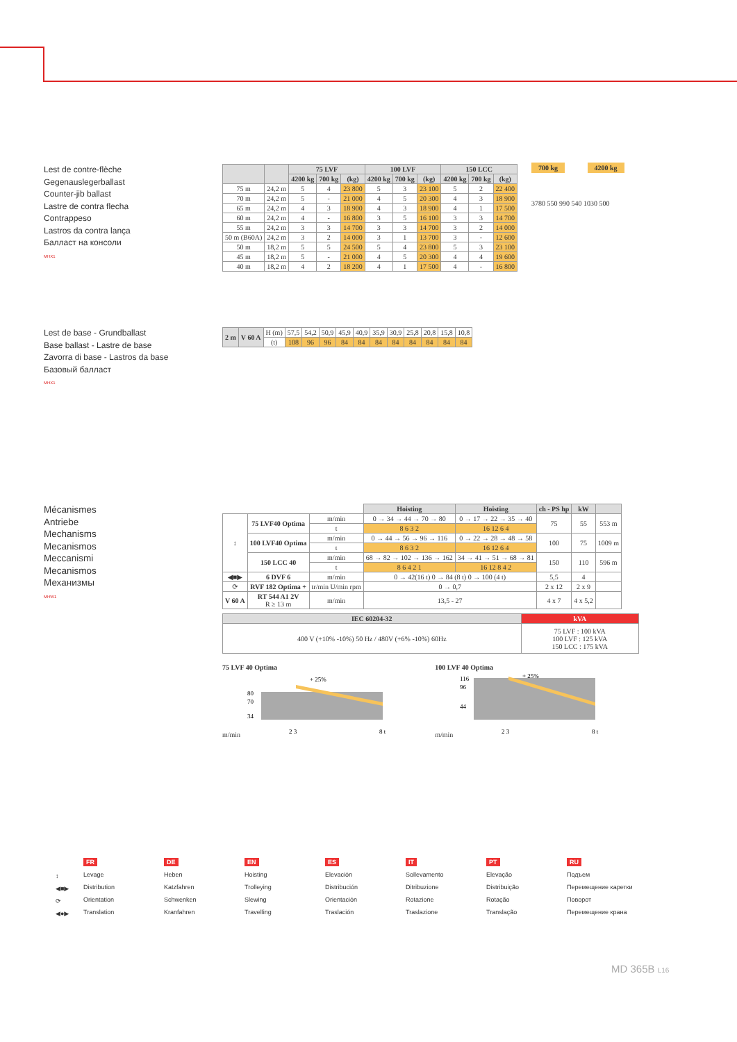Lest de contre-flèche
Gegenauslegerballast
Counter-jib ballast
Lastre de contra flecha
Contrappeso
Lastros da contra lança
Балласт на консоли
MHX1
| | | 75 LVF | | | 100 LVF | | | 150 LCC | | |
| --- | --- | --- | --- | --- | --- | --- | --- | --- | --- | --- |
| | | 4200 kg | 700 kg | (kg) | 4200 kg | 700 kg | (kg) | 4200 kg | 700 kg | (kg) |
| 75 m | 24,2 m | 5 | 4 | 23 800 | 5 | 3 | 23 100 | 5 | 2 | 22 400 |
| 70 m | 24,2 m | 5 | - | 21 000 | 4 | 5 | 20 300 | 4 | 3 | 18 900 |
| 65 m | 24,2 m | 4 | 3 | 18 900 | 4 | 3 | 18 900 | 4 | 1 | 17 500 |
| 60 m | 24,2 m | 4 | - | 16 800 | 3 | 5 | 16 100 | 3 | 3 | 14 700 |
| 55 m | 24,2 m | 3 | 3 | 14 700 | 3 | 3 | 14 700 | 3 | 2 | 14 000 |
| 50 m (B60A) | 24,2 m | 3 | 2 | 14 000 | 3 | 1 | 13 700 | 3 | - | 12 600 |
| 50 m | 18,2 m | 5 | 5 | 24 500 | 5 | 4 | 23 800 | 5 | 3 | 23 100 |
| 45 m | 18,2 m | 5 | - | 21 000 | 4 | 5 | 20 300 | 4 | 4 | 19 600 |
| 40 m | 18,2 m | 4 | 2 | 18 200 | 4 | 1 | 17 500 | 4 | - | 16 800 |
700 kg 4200 kg
3780 550 990 540 1030 500
Lest de base - Grundballast
Base ballast - Lastre de base
Zavorra di base - Lastros da base
Базовый балласт
MHX1
| 2 m | V 60 A | H (m) | 57,5 | 54,2 | 50,9 | 45,9 | 40,9 | 35,9 | 30,9 | 25,8 | 20,8 | 15,8 | 10,8 |
| | | (t) | 108 | 96 | 96 | 84 | 84 | 84 | 84 | 84 | 84 | 84 | 84 |
Mécanismes
Antriebe
Mechanisms
Mecanismos
Meccanismi
Mecanismos
Механизмы
MHW1
| | | | Hoisting | Hoisting | ch - PS hp | kW | |
| ↕ | 75 LVF40 Optima | m/min | 0 → 34 → 44 → 70 → 80 | 0 → 17 → 22 → 35 → 40 | 75 | 55 | 553 m |
| | | t | 8 6 3 2 | 16 12 6 4 | | | |
| | 100 LVF40 Optima | m/min | 0 → 44 → 56 → 96 → 116 | 0 → 22 → 28 → 48 → 58 | 100 | 75 | 1009 m |
| | | t | 8 6 3 2 | 16 12 6 4 | | | |
| | 150 LCC 40 | m/min | 68 → 82 → 102 → 136 → 162 | 34 → 41 → 51 → 68 → 81 | 150 | 110 | 596 m |
| | | t | 8 6 4 2 1 | 16 12 8 4 2 | | | |
| ◀■▶ | 6 DVF 6 | m/min | 0 → 42(16 t) 0 → 84 (8 t) 0 → 100 (4 t) | | 5,5 | 4 | |
| ⟳ | RVF 182 Optima + | tr/min U/min rpm | 0 → 0,7 | | 2 x 12 | 2 x 9 | |
| V 60 A | RT 544 A1 2V R ≥ 13 m | m/min | 13,5 - 27 | | 4 x 7 | 4 x 5,2 | |
| IEC 60204-32 | kVA |
| --- | --- |
| 400 V (+10% -10%) 50 Hz / 480V (+6% -10%) 60Hz | 75 LVF : 100 kVA 100 LVF : 125 kVA 150 LCC : 175 kVA |
75 LVF 40 Optima
m/min
+ 25%
80
70
34
2 3
8 t
100 LVF 40 Optima
m/min
+ 25%
116
96
44
2 3
8 t
↕
◀■▶
⟳
◀●▶
FR
Levage
Distribution
Orientation
Translation
DE
Heben
Katzfahren
Schwenken
Kranfahren
EN
Hoisting
Trolleying
Slewing
Travelling
ES
Elevación
Distribución
Orientación
Traslación
IT
Sollevamento
Ditribuzione
Rotazione
Traslazione
PT
Elevação
Distribuição
Rotação
Translação
RU
Подъем
Перемещение каретки
Поворот
Перемещение крана
MD 365B L16